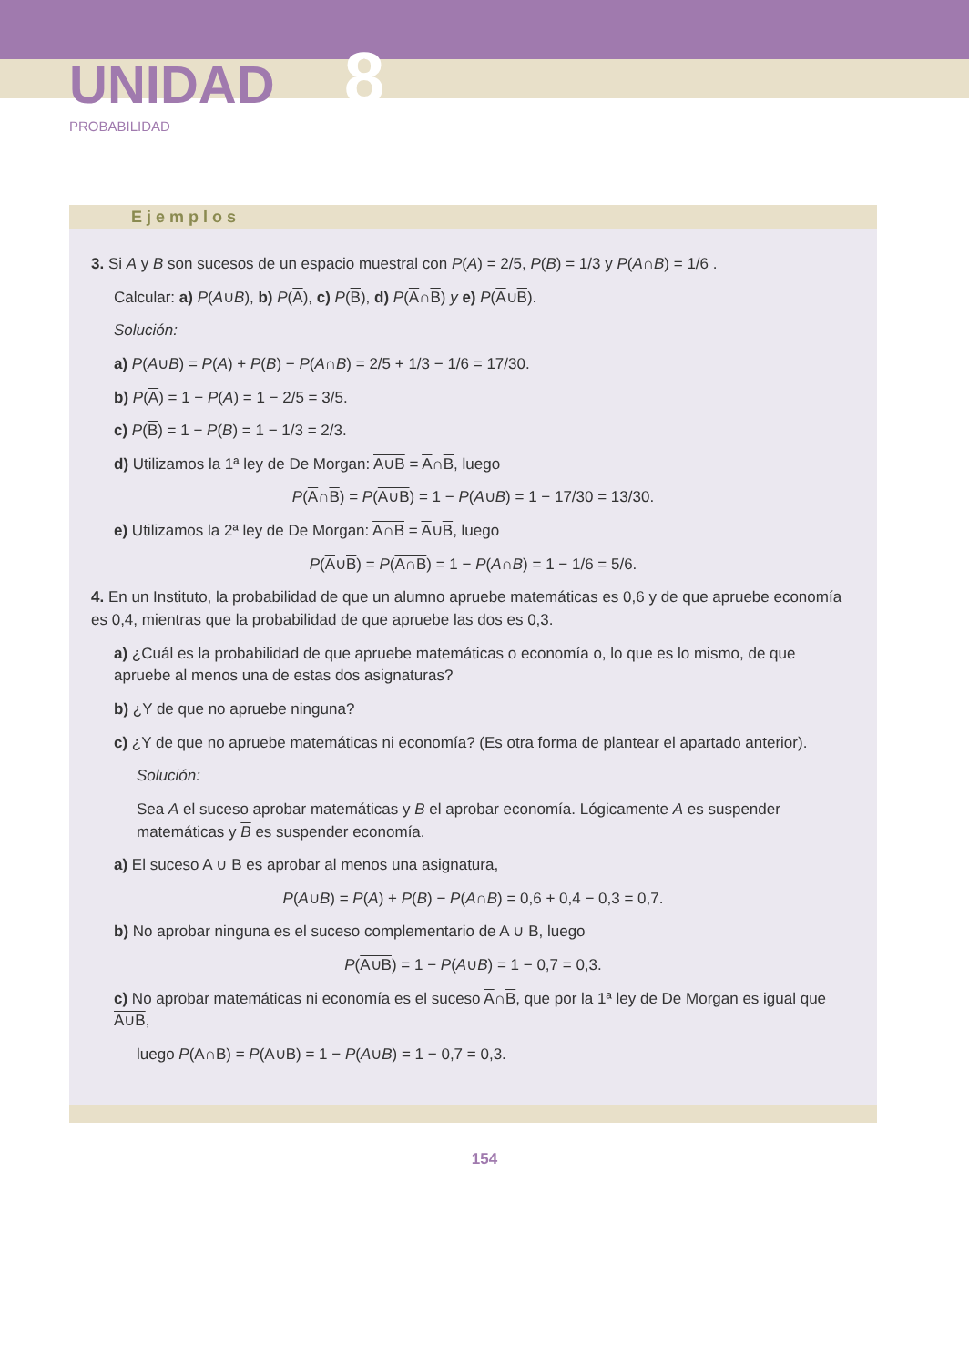UNIDAD 8
PROBABILIDAD
Ejemplos
3. Si A y B son sucesos de un espacio muestral con P(A) = 2/5, P(B) = 1/3 y P(A∩B) = 1/6 .
Calcular: a) P(A∪B), b) P(A), c) P(B), d) P(A∩B) y e) P(A∪B).
Solución:
a) P(A∪B) = P(A) + P(B) − P(A∩B) = 2/5 + 1/3 − 1/6 = 17/30.
b) P(A) = 1 − P(A) = 1 − 2/5 = 3/5.
c) P(B) = 1 − P(B) = 1 − 1/3 = 2/3.
d) Utilizamos la 1ª ley de De Morgan: A∪B = A∩B, luego
P(A∩B) = P(A∪B) = 1 − P(A∪B) = 1 − 17/30 = 13/30.
e) Utilizamos la 2ª ley de De Morgan: A∩B = A∪B, luego
P(A∪B) = P(A∩B) = 1 − P(A∩B) = 1 − 1/6 = 5/6.
4. En un Instituto, la probabilidad de que un alumno apruebe matemáticas es 0,6 y de que apruebe economía es 0,4, mientras que la probabilidad de que apruebe las dos es 0,3.
a) ¿Cuál es la probabilidad de que apruebe matemáticas o economía o, lo que es lo mismo, de que apruebe al menos una de estas dos asignaturas?
b) ¿Y de que no apruebe ninguna?
c) ¿Y de que no apruebe matemáticas ni economía? (Es otra forma de plantear el apartado anterior).
Solución:
Sea A el suceso aprobar matemáticas y B el aprobar economía. Lógicamente A es suspender matemáticas y B es suspender economía.
a) El suceso A ∪ B es aprobar al menos una asignatura,
P(A∪B) = P(A) + P(B) − P(A∩B) = 0,6 + 0,4 − 0,3 = 0,7.
b) No aprobar ninguna es el suceso complementario de A ∪ B, luego
P(A∪B) = 1 − P(A∪B) = 1 − 0,7 = 0,3.
c) No aprobar matemáticas ni economía es el suceso A∩B, que por la 1ª ley de De Morgan es igual que A∪B,
luego P(A∩B) = P(A∪B) = 1 − P(A∪B) = 1 − 0,7 = 0,3.
154